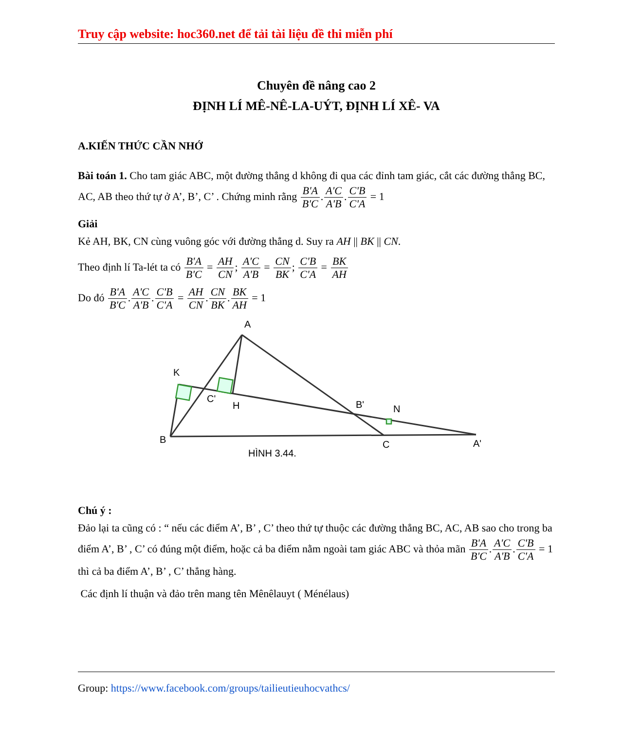Truy cập website: hoc360.net để tải tài liệu đề thi miễn phí
Chuyên đề nâng cao 2
ĐỊNH LÍ MÊ-NÊ-LA-UÝT, ĐỊNH LÍ XÊ- VA
A.KIẾN THỨC CẦN NHỚ
Bài toán 1. Cho tam giác ABC, một đường thẳng d không đi qua các đỉnh tam giác, cắt các đường thẳng BC, AC, AB theo thứ tự ở A’, B’, C’ . Chứng minh rằng B'A B'C.A'C A'B.C'B C'A = 1
Giải
Kẻ AH, BK, CN cùng vuông góc với đường thẳng d. Suy ra AH || BK || CN.
Theo định lí Ta-lét ta có B'A B'C = AH CN; A'C A'B = CN BK; C'B C'A = BK AH
Do đó B'A B'C.A'C A'B.C'B C'A = AH CN.CN BK.BK AH = 1
A
K
C'
H
B'
N
B
C
A'
HÌNH 3.44.
Chú ý :
Đảo lại ta cũng có : “ nếu các điểm A’, B’ , C’ theo thứ tự thuộc các đường thẳng BC, AC, AB sao cho trong ba điểm A’, B’ , C’ có đúng một điểm, hoặc cả ba điểm nằm ngoài tam giác ABC và thỏa mãn B'A B'C.A'C A'B.C'B C'A = 1 thì cả ba điểm A’, B’ , C’ thẳng hàng.
Các định lí thuận và đảo trên mang tên Mênêlauyt ( Ménélaus)
Group: https://www.facebook.com/groups/tailieutieuhocvathcs/